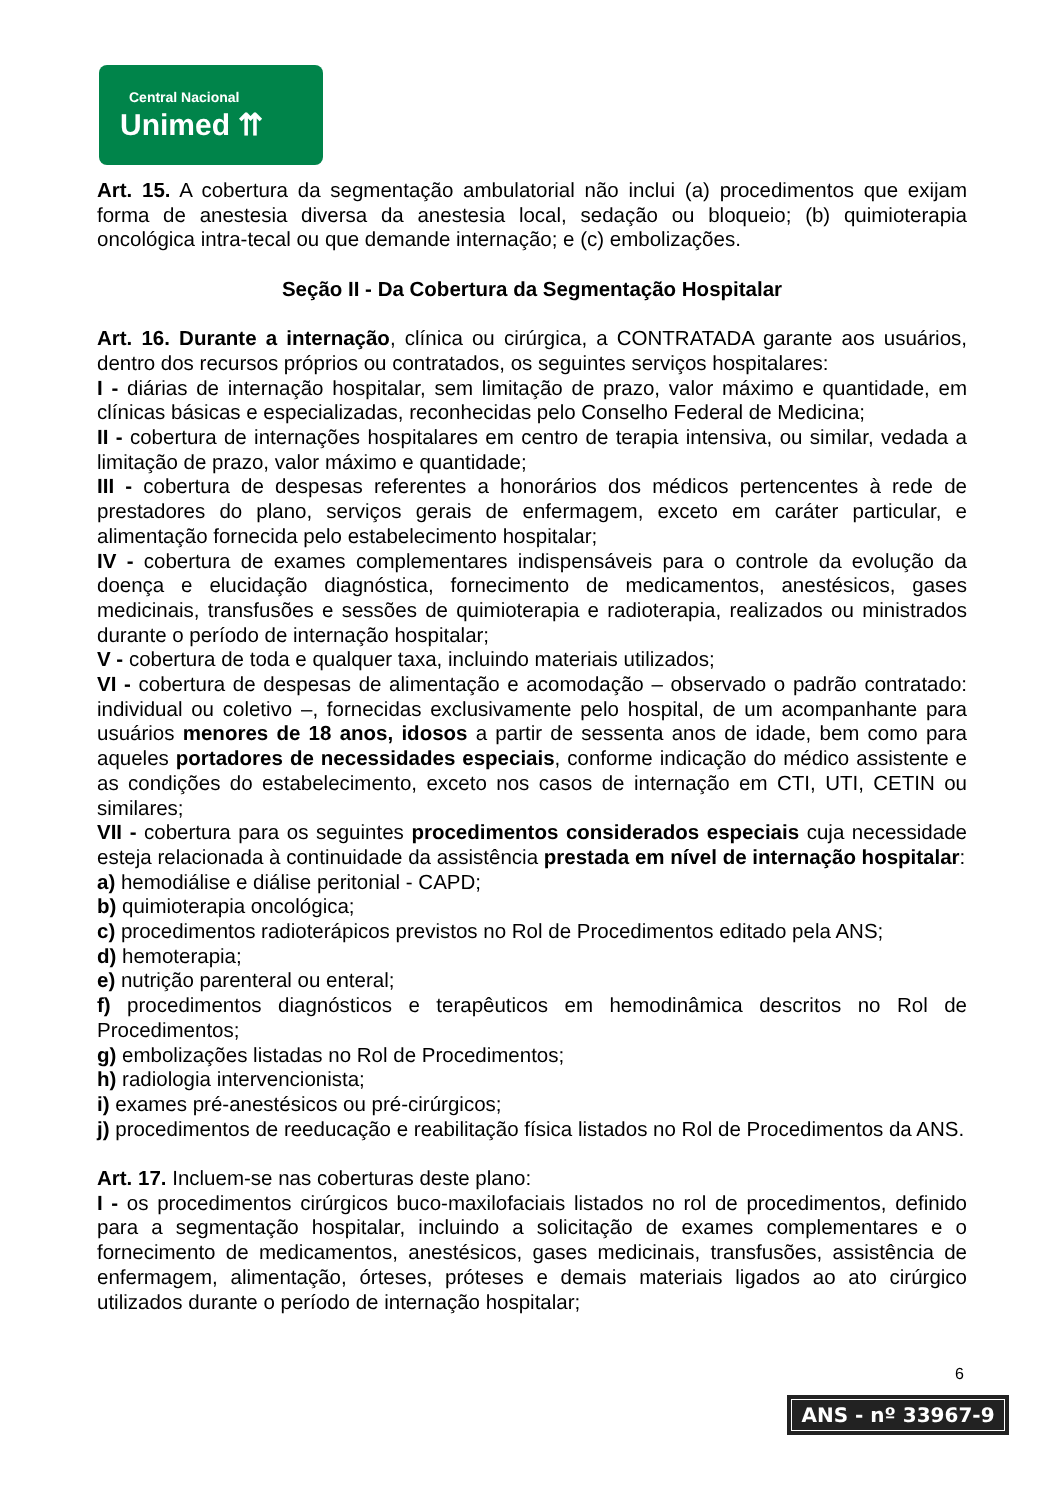Central Nacional
Unimed ⇈
Art. 15. A cobertura da segmentação ambulatorial não inclui (a) procedimentos que exijam forma de anestesia diversa da anestesia local, sedação ou bloqueio; (b) quimioterapia oncológica intra-tecal ou que demande internação; e (c) embolizações.
Seção II - Da Cobertura da Segmentação Hospitalar
Art. 16. Durante a internação, clínica ou cirúrgica, a CONTRATADA garante aos usuários, dentro dos recursos próprios ou contratados, os seguintes serviços hospitalares:
I - diárias de internação hospitalar, sem limitação de prazo, valor máximo e quantidade, em clínicas básicas e especializadas, reconhecidas pelo Conselho Federal de Medicina;
II - cobertura de internações hospitalares em centro de terapia intensiva, ou similar, vedada a limitação de prazo, valor máximo e quantidade;
III - cobertura de despesas referentes a honorários dos médicos pertencentes à rede de prestadores do plano, serviços gerais de enfermagem, exceto em caráter particular, e alimentação fornecida pelo estabelecimento hospitalar;
IV - cobertura de exames complementares indispensáveis para o controle da evolução da doença e elucidação diagnóstica, fornecimento de medicamentos, anestésicos, gases medicinais, transfusões e sessões de quimioterapia e radioterapia, realizados ou ministrados durante o período de internação hospitalar;
V - cobertura de toda e qualquer taxa, incluindo materiais utilizados;
VI - cobertura de despesas de alimentação e acomodação – observado o padrão contratado: individual ou coletivo –, fornecidas exclusivamente pelo hospital, de um acompanhante para usuários menores de 18 anos, idosos a partir de sessenta anos de idade, bem como para aqueles portadores de necessidades especiais, conforme indicação do médico assistente e as condições do estabelecimento, exceto nos casos de internação em CTI, UTI, CETIN ou similares;
VII - cobertura para os seguintes procedimentos considerados especiais cuja necessidade esteja relacionada à continuidade da assistência prestada em nível de internação hospitalar:
a) hemodiálise e diálise peritonial - CAPD;
b) quimioterapia oncológica;
c) procedimentos radioterápicos previstos no Rol de Procedimentos editado pela ANS;
d) hemoterapia;
e) nutrição parenteral ou enteral;
f) procedimentos diagnósticos e terapêuticos em hemodinâmica descritos no Rol de Procedimentos;
g) embolizações listadas no Rol de Procedimentos;
h) radiologia intervencionista;
i) exames pré-anestésicos ou pré-cirúrgicos;
j) procedimentos de reeducação e reabilitação física listados no Rol de Procedimentos da ANS.
Art. 17. Incluem-se nas coberturas deste plano:
I - os procedimentos cirúrgicos buco-maxilofaciais listados no rol de procedimentos, definido para a segmentação hospitalar, incluindo a solicitação de exames complementares e o fornecimento de medicamentos, anestésicos, gases medicinais, transfusões, assistência de enfermagem, alimentação, órteses, próteses e demais materiais ligados ao ato cirúrgico utilizados durante o período de internação hospitalar;
6
ANS - nº 33967-9